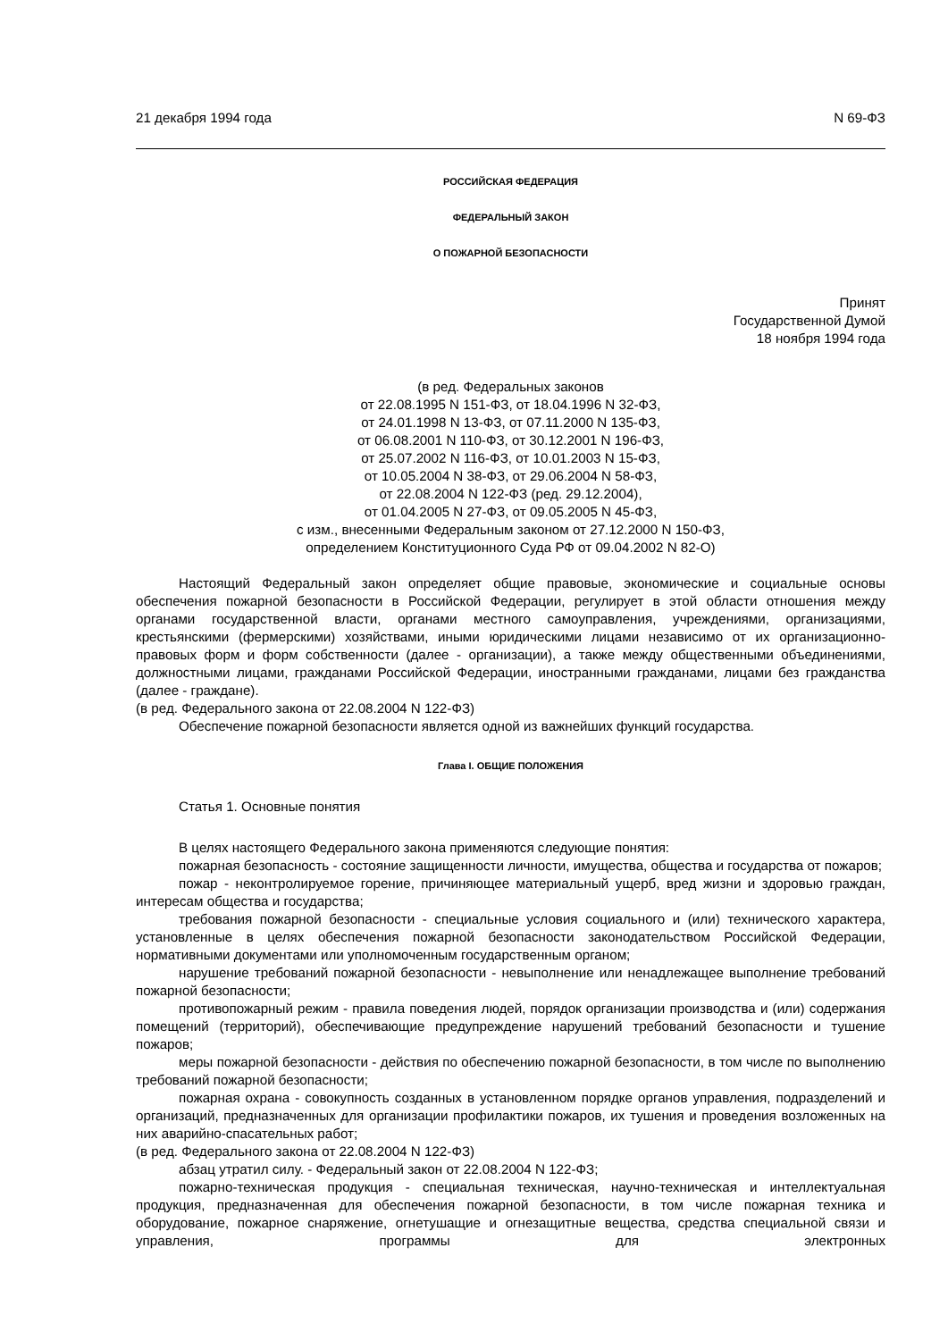21 декабря 1994 года N 69-ФЗ
РОССИЙСКАЯ ФЕДЕРАЦИЯ
ФЕДЕРАЛЬНЫЙ ЗАКОН
О ПОЖАРНОЙ БЕЗОПАСНОСТИ
Принят
Государственной Думой
18 ноября 1994 года
(в ред. Федеральных законов
от 22.08.1995 N 151-ФЗ, от 18.04.1996 N 32-ФЗ,
от 24.01.1998 N 13-ФЗ, от 07.11.2000 N 135-ФЗ,
от 06.08.2001 N 110-ФЗ, от 30.12.2001 N 196-ФЗ,
от 25.07.2002 N 116-ФЗ, от 10.01.2003 N 15-ФЗ,
от 10.05.2004 N 38-ФЗ, от 29.06.2004 N 58-ФЗ,
от 22.08.2004 N 122-ФЗ (ред. 29.12.2004),
от 01.04.2005 N 27-ФЗ, от 09.05.2005 N 45-ФЗ,
с изм., внесенными Федеральным законом от 27.12.2000 N 150-ФЗ,
определением Конституционного Суда РФ от 09.04.2002 N 82-О)
Настоящий Федеральный закон определяет общие правовые, экономические и социальные основы обеспечения пожарной безопасности в Российской Федерации, регулирует в этой области отношения между органами государственной власти, органами местного самоуправления, учреждениями, организациями, крестьянскими (фермерскими) хозяйствами, иными юридическими лицами независимо от их организационно-правовых форм и форм собственности (далее - организации), а также между общественными объединениями, должностными лицами, гражданами Российской Федерации, иностранными гражданами, лицами без гражданства (далее - граждане).
(в ред. Федерального закона от 22.08.2004 N 122-ФЗ)
Обеспечение пожарной безопасности является одной из важнейших функций государства.
Глава I. ОБЩИЕ ПОЛОЖЕНИЯ
Статья 1. Основные понятия
В целях настоящего Федерального закона применяются следующие понятия:
пожарная безопасность - состояние защищенности личности, имущества, общества и государства от пожаров;
пожар - неконтролируемое горение, причиняющее материальный ущерб, вред жизни и здоровью граждан, интересам общества и государства;
требования пожарной безопасности - специальные условия социального и (или) технического характера, установленные в целях обеспечения пожарной безопасности законодательством Российской Федерации, нормативными документами или уполномоченным государственным органом;
нарушение требований пожарной безопасности - невыполнение или ненадлежащее выполнение требований пожарной безопасности;
противопожарный режим - правила поведения людей, порядок организации производства и (или) содержания помещений (территорий), обеспечивающие предупреждение нарушений требований безопасности и тушение пожаров;
меры пожарной безопасности - действия по обеспечению пожарной безопасности, в том числе по выполнению требований пожарной безопасности;
пожарная охрана - совокупность созданных в установленном порядке органов управления, подразделений и организаций, предназначенных для организации профилактики пожаров, их тушения и проведения возложенных на них аварийно-спасательных работ;
(в ред. Федерального закона от 22.08.2004 N 122-ФЗ)
абзац утратил силу. - Федеральный закон от 22.08.2004 N 122-ФЗ;
пожарно-техническая продукция - специальная техническая, научно-техническая и интеллектуальная продукция, предназначенная для обеспечения пожарной безопасности, в том числе пожарная техника и оборудование, пожарное снаряжение, огнетушащие и огнезащитные вещества, средства специальной связи и управления, программы для электронных